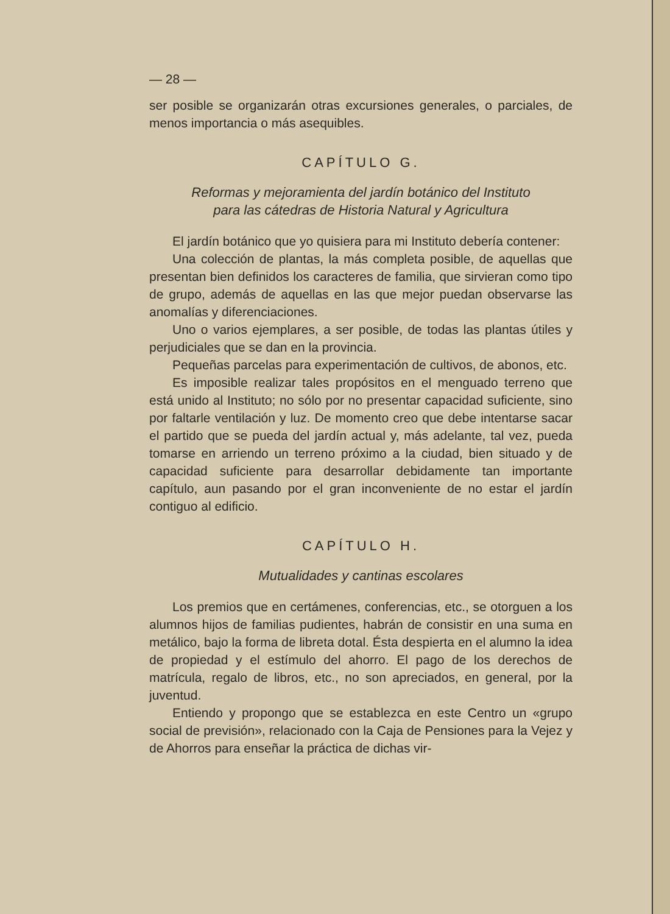— 28 —
ser posible se organizarán otras excursiones generales, o parciales, de menos importancia o más asequibles.
CAPÍTULO G.
Reformas y mejoramienta del jardín botánico del Instituto
para las cátedras de Historia Natural y Agricultura
El jardín botánico que yo quisiera para mi Instituto debería contener:
Una colección de plantas, la más completa posible, de aquellas que presentan bien definidos los caracteres de familia, que sirvieran como tipo de grupo, además de aquellas en las que mejor puedan observarse las anomalías y diferenciaciones.
Uno o varios ejemplares, a ser posible, de todas las plantas útiles y perjudiciales que se dan en la provincia.
Pequeñas parcelas para experimentación de cultivos, de abonos, etc.
Es imposible realizar tales propósitos en el menguado terreno que está unido al Instituto; no sólo por no presentar capacidad suficiente, sino por faltarle ventilación y luz. De momento creo que debe intentarse sacar el partido que se pueda del jardín actual y, más adelante, tal vez, pueda tomarse en arriendo un terreno próximo a la ciudad, bien situado y de capacidad suficiente para desarrollar debidamente tan importante capítulo, aun pasando por el gran inconveniente de no estar el jardín contiguo al edificio.
CAPÍTULO H.
Mutualidades y cantinas escolares
Los premios que en certámenes, conferencias, etc., se otorguen a los alumnos hijos de familias pudientes, habrán de consistir en una suma en metálico, bajo la forma de libreta dotal. Ésta despierta en el alumno la idea de propiedad y el estímulo del ahorro. El pago de los derechos de matrícula, regalo de libros, etc., no son apreciados, en general, por la juventud.
Entiendo y propongo que se establezca en este Centro un «grupo social de previsión», relacionado con la Caja de Pensiones para la Vejez y de Ahorros para enseñar la práctica de dichas vir-